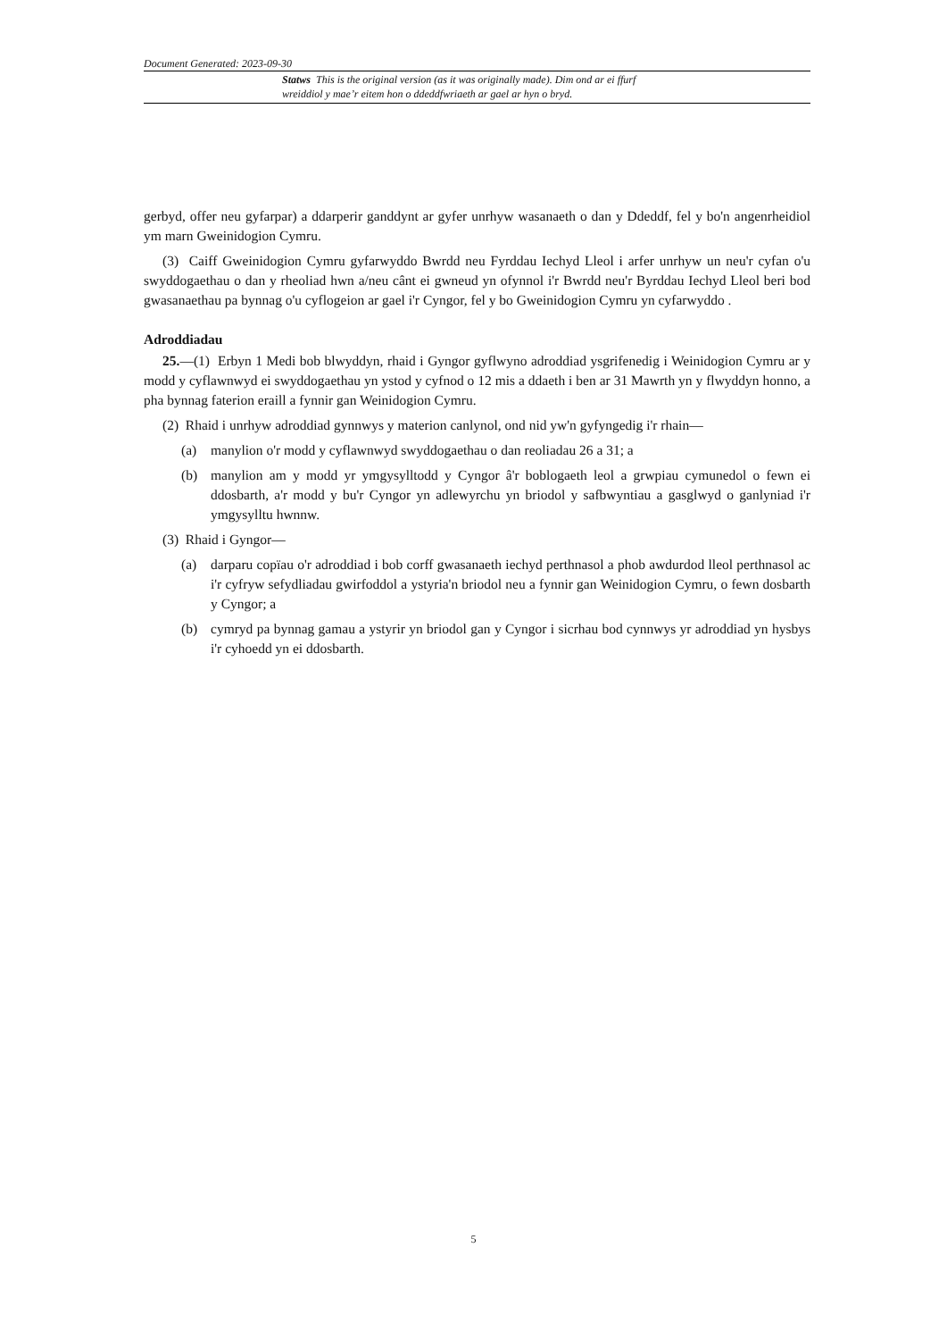Document Generated: 2023-09-30
Statws This is the original version (as it was originally made). Dim ond ar ei ffurf wreiddiol y mae’r eitem hon o ddeddfwriaeth ar gael ar hyn o bryd.
gerbyd, offer neu gyfarpar) a ddarperir ganddynt ar gyfer unrhyw wasanaeth o dan y Ddeddf, fel y bo'n angenrheidiol ym marn Gweinidogion Cymru.
(3) Caiff Gweinidogion Cymru gyfarwyddo Bwrdd neu Fyrddau Iechyd Lleol i arfer unrhyw un neu'r cyfan o'u swyddogaethau o dan y rheoliad hwn a/neu cânt ei gwneud yn ofynnol i'r Bwrdd neu'r Byrddau Iechyd Lleol beri bod gwasanaethau pa bynnag o'u cyflogeion ar gael i'r Cyngor, fel y bo Gweinidogion Cymru yn cyfarwyddo .
Adroddiadau
25.—(1) Erbyn 1 Medi bob blwyddyn, rhaid i Gyngor gyflwyno adroddiad ysgrifenedig i Weinidogion Cymru ar y modd y cyflawnwyd ei swyddogaethau yn ystod y cyfnod o 12 mis a ddaeth i ben ar 31 Mawrth yn y flwyddyn honno, a pha bynnag faterion eraill a fynnir gan Weinidogion Cymru.
(2) Rhaid i unrhyw adroddiad gynnwys y materion canlynol, ond nid yw'n gyfyngedig i'r rhain—
(a) manylion o'r modd y cyflawnwyd swyddogaethau o dan reoliadau 26 a 31; a
(b) manylion am y modd yr ymgysylltodd y Cyngor â'r boblogaeth leol a grwpiau cymunedol o fewn ei ddosbarth, a'r modd y bu'r Cyngor yn adlewyrchu yn briodol y safbwyntiau a gasglwyd o ganlyniad i'r ymgysylltu hwnnw.
(3) Rhaid i Gyngor—
(a) darparu copïau o'r adroddiad i bob corff gwasanaeth iechyd perthnasol a phob awdurdod lleol perthnasol ac i'r cyfryw sefydliadau gwirfoddol a ystyria'n briodol neu a fynnir gan Weinidogion Cymru, o fewn dosbarth y Cyngor; a
(b) cymryd pa bynnag gamau a ystyrir yn briodol gan y Cyngor i sicrhau bod cynnwys yr adroddiad yn hysbys i'r cyhoedd yn ei ddosbarth.
5